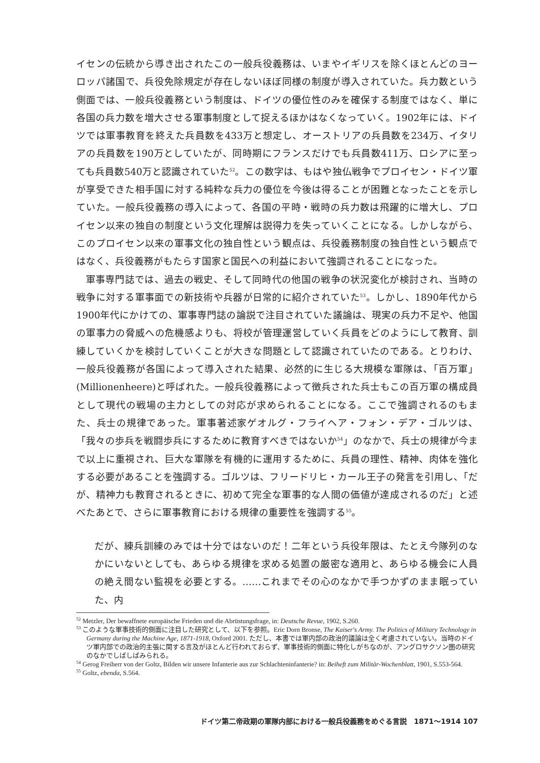イセンの伝統から導き出されたこの一般兵役義務は、いまやイギリスを除くほとんどのヨーロッパ諸国で、兵役免除規定が存在しないほぼ同様の制度が導入されていた。兵力数という側面では、一般兵役義務という制度は、ドイツの優位性のみを確保する制度ではなく、単に各国の兵力数を増大させる軍事制度として捉えるほかはなくなっていく。1902年には、ドイツでは軍事教育を終えた兵員数を433万と想定し、オーストリアの兵員数を234万、イタリアの兵員数を190万としていたが、同時期にフランスだけでも兵員数411万、ロシアに至っても兵員数540万と認識されていた<sup>52</sup>。この数字は、もはや独仏戦争でプロイセン・ドイツ軍が享受できた相手国に対する純粋な兵力の優位を今後は得ることが困難となったことを示していた。一般兵役義務の導入によって、各国の平時・戦時の兵力数は飛躍的に増大し、プロイセン以来の独自の制度という文化理解は説得力を失っていくことになる。しかしながら、このプロイセン以来の軍事文化の独自性という観点は、兵役義務制度の独自性という観点ではなく、兵役義務がもたらす国家と国民への利益において強調されることになった。
軍事専門誌では、過去の戦史、そして同時代の他国の戦争の状況変化が検討され、当時の戦争に対する軍事面での新技術や兵器が日常的に紹介されていた<sup>53</sup>。しかし、1890年代から1900年代にかけての、軍事専門誌の論説で注目されていた議論は、現実の兵力不足や、他国の軍事力の脅威への危機感よりも、将校が管理運営していく兵員をどのようにして教育、訓練していくかを検討していくことが大きな問題として認識されていたのである。とりわけ、一般兵役義務が各国によって導入された結果、必然的に生じる大規模な軍隊は、「百万軍」(Millionenheere)と呼ばれた。一般兵役義務によって徴兵された兵士もこの百万軍の構成員として現代の戦場の主力としての対応が求められることになる。ここで強調されるのもまた、兵士の規律であった。軍事著述家ゲオルグ・フライヘア・フォン・デア・ゴルツは、「我々の歩兵を戦闘歩兵にするために教育すべきではないか<sup>54</sup>」のなかで、兵士の規律が今まで以上に重視され、巨大な軍隊を有機的に運用するために、兵員の理性、精神、肉体を強化する必要があることを強調する。ゴルツは、フリードリヒ・カール王子の発言を引用し、「だが、精神力も教育されるときに、初めて完全な軍事的な人間の価値が達成されるのだ」と述べたあとで、さらに軍事教育における規律の重要性を強調する<sup>55</sup>。
だが、練兵訓練のみでは十分ではないのだ！二年という兵役年限は、たとえ今隊列のなかにいないとしても、あらゆる規律を求める処置の厳密な適用と、あらゆる機会に人員の絶え間ない監視を必要とする。……これまでその心のなかで手つかずのまま眠っていた、内
<sup>52</sup> Metzler, Der bewaffnete europäische Frieden und die Abrüstungsfrage, in: Deutsche Revue, 1902, S.260.
<sup>53</sup> このような軍事技術的側面に注目した研究として、以下を参照。Eric Dorn Bronse, The Kaiser's Army. The Politics of Military Technology in Germany during the Machine Age, 1871-1918, Oxford 2001. ただし、本書では軍内部の政治的議論は全く考慮されていない。当時のドイツ軍内部での政治的主張に関する言及がほとんど行われておらず、軍事技術的側面に特化しがちなのが、アングロサクソン圏の研究のなかでしばしばみられる。
<sup>54</sup> Gerog Freiherr von der Goltz, Bilden wir unsere Infanterie aus zur Schlachteninfanterie? in: Beiheft zum Militär-Wochenblatt, 1901, S.553-564.
<sup>55</sup> Goltz, ebenda, S.564.
ドイツ第二帝政期の軍隊内部における一般兵役義務をめぐる言説　1871〜1914 107